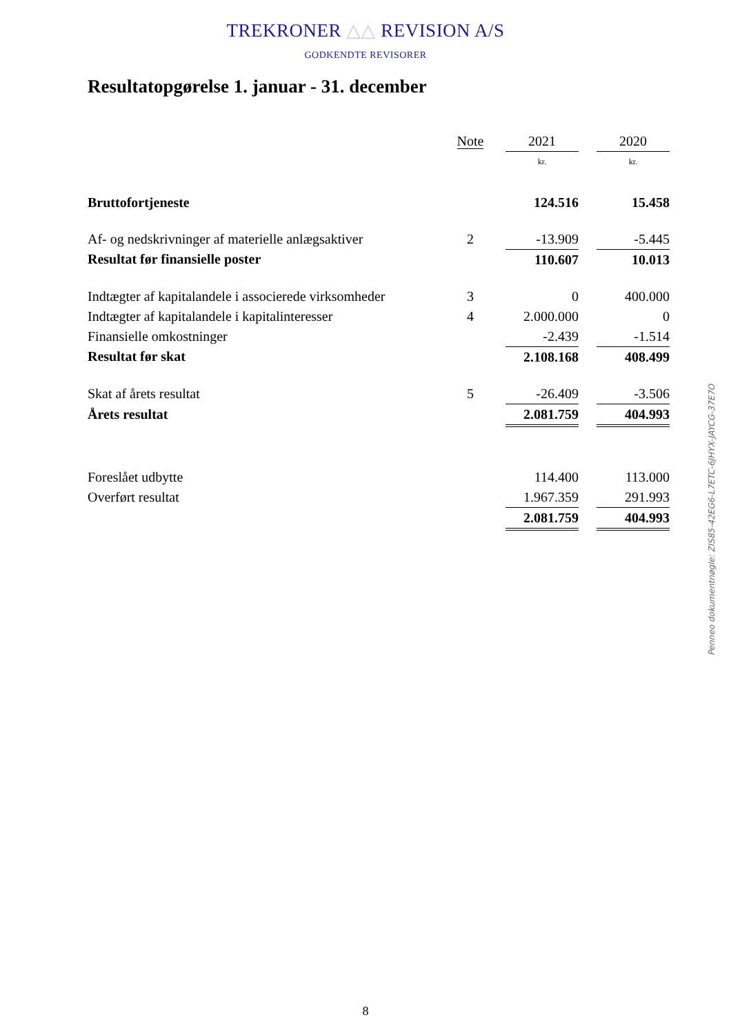TREKRONER △△ REVISION A/S
GODKENDTE REVISORER
Resultatopgørelse 1. januar - 31. december
| | Note | | 2021 | | 2020 |
| --- | --- | --- | --- | --- | --- |
| | | | kr. | | kr. |
| Bruttofortjeneste | | | 124.516 | | 15.458 |
| Af- og nedskrivninger af materielle anlægsaktiver | 2 | | -13.909 | | -5.445 |
| Resultat før finansielle poster | | | 110.607 | | 10.013 |
| Indtægter af kapitalandele i associerede virksomheder | 3 | | 0 | | 400.000 |
| Indtægter af kapitalandele i kapitalinteresser | 4 | | 2.000.000 | | 0 |
| Finansielle omkostninger | | | -2.439 | | -1.514 |
| Resultat før skat | | | 2.108.168 | | 408.499 |
| Skat af årets resultat | 5 | | -26.409 | | -3.506 |
| Årets resultat | | | 2.081.759 | | 404.993 |
| Foreslået udbytte | | | 114.400 | | 113.000 |
| Overført resultat | | | 1.967.359 | | 291.993 |
| | | | 2.081.759 | | 404.993 |
Penneo dokumentnøgle: ZIS85-42EG6-L7ETC-6JHYX-JAYCG-37E7O
8